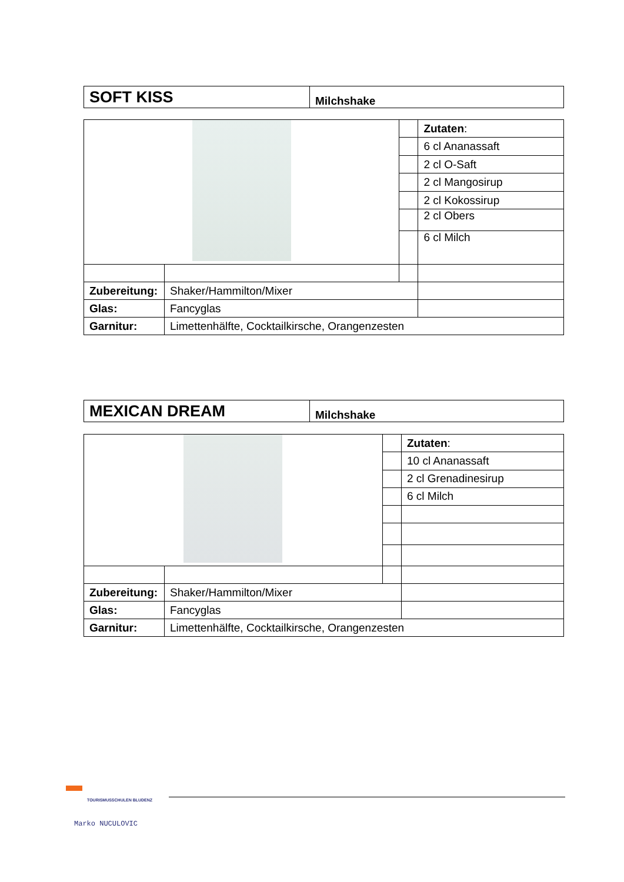| SOFT KISS | Milchshake |
| | | | Zutaten : |
| | | | 6 cl Ananassaft |
| | | | 2 cl O-Saft |
| | | | 2 cl Mangosirup |
| | | | 2 cl Kokossirup |
| | | | 2 cl Obers |
| | | | 6 cl Milch |
| Zubereitung: | Shaker/Hammilton/Mixer | | |
| Glas: | Fancyglas | | |
| Garnitur: | Limettenhälfte, Cocktailkirsche, Orangenzesten | | |
| MEXICAN DREAM | Milchshake |
| | | | Zutaten : |
| | | | 10 cl Ananassaft |
| | | | 2 cl Grenadinesirup |
| | | | 6 cl Milch |
| Zubereitung: | Shaker/Hammilton/Mixer | | |
| Glas: | Fancyglas | | |
| Garnitur: | Limettenhälfte, Cocktailkirsche, Orangenzesten | | |
TOURISMUSSCHULEN BLUDENZ
Marko NUCULOVIC